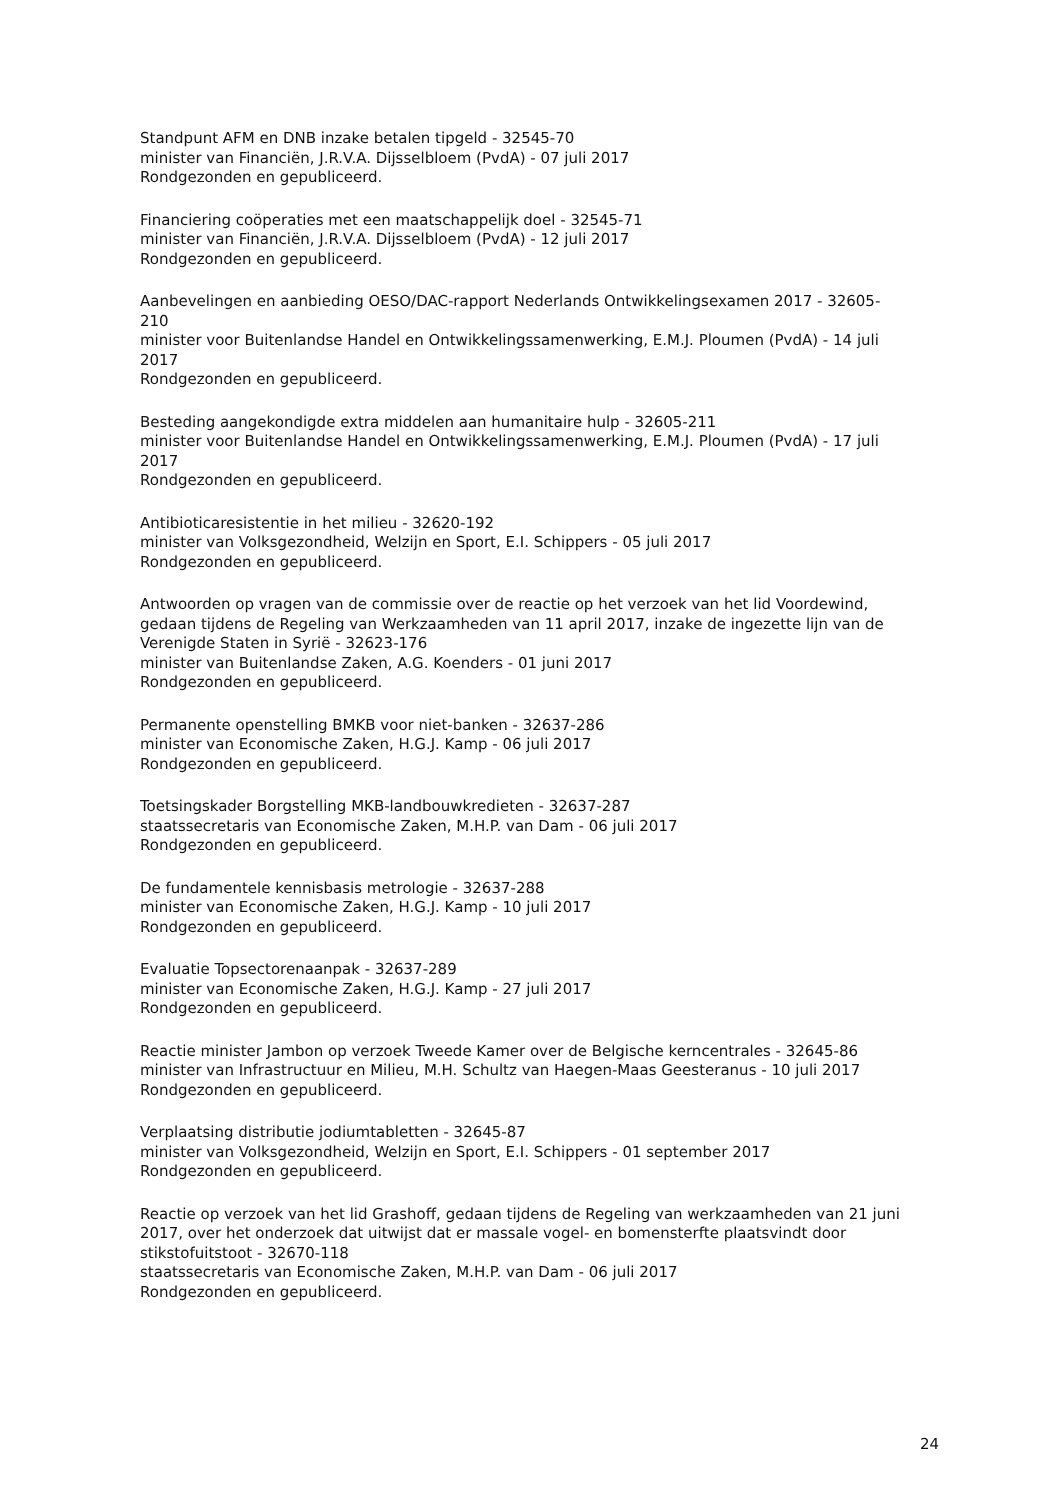Standpunt AFM en DNB inzake betalen tipgeld - 32545-70
minister van Financiën, J.R.V.A. Dijsselbloem (PvdA) - 07 juli 2017
Rondgezonden en gepubliceerd.
Financiering coöperaties met een maatschappelijk doel - 32545-71
minister van Financiën, J.R.V.A. Dijsselbloem (PvdA) - 12 juli 2017
Rondgezonden en gepubliceerd.
Aanbevelingen en aanbieding OESO/DAC-rapport Nederlands Ontwikkelingsexamen 2017 - 32605-210
minister voor Buitenlandse Handel en Ontwikkelingssamenwerking, E.M.J. Ploumen (PvdA) - 14 juli 2017
Rondgezonden en gepubliceerd.
Besteding aangekondigde extra middelen aan humanitaire hulp - 32605-211
minister voor Buitenlandse Handel en Ontwikkelingssamenwerking, E.M.J. Ploumen (PvdA) - 17 juli 2017
Rondgezonden en gepubliceerd.
Antibioticaresistentie in het milieu - 32620-192
minister van Volksgezondheid, Welzijn en Sport, E.I. Schippers - 05 juli 2017
Rondgezonden en gepubliceerd.
Antwoorden op vragen van de commissie over de reactie op het verzoek van het lid Voordewind, gedaan tijdens de Regeling van Werkzaamheden van 11 april 2017, inzake de ingezette lijn van de Verenigde Staten in Syrië - 32623-176
minister van Buitenlandse Zaken, A.G. Koenders - 01 juni 2017
Rondgezonden en gepubliceerd.
Permanente openstelling BMKB voor niet-banken - 32637-286
minister van Economische Zaken, H.G.J. Kamp - 06 juli 2017
Rondgezonden en gepubliceerd.
Toetsingskader Borgstelling MKB-landbouwkredieten - 32637-287
staatssecretaris van Economische Zaken, M.H.P. van Dam - 06 juli 2017
Rondgezonden en gepubliceerd.
De fundamentele kennisbasis metrologie - 32637-288
minister van Economische Zaken, H.G.J. Kamp - 10 juli 2017
Rondgezonden en gepubliceerd.
Evaluatie Topsectorenaanpak - 32637-289
minister van Economische Zaken, H.G.J. Kamp - 27 juli 2017
Rondgezonden en gepubliceerd.
Reactie minister Jambon op verzoek Tweede Kamer over de Belgische kerncentrales - 32645-86
minister van Infrastructuur en Milieu, M.H. Schultz van Haegen-Maas Geesteranus - 10 juli 2017
Rondgezonden en gepubliceerd.
Verplaatsing distributie jodiumtabletten - 32645-87
minister van Volksgezondheid, Welzijn en Sport, E.I. Schippers - 01 september 2017
Rondgezonden en gepubliceerd.
Reactie op verzoek van het lid Grashoff, gedaan tijdens de Regeling van werkzaamheden van 21 juni 2017, over het onderzoek dat uitwijst dat er massale vogel- en bomensterfte plaatsvindt door stikstofuitstoot - 32670-118
staatssecretaris van Economische Zaken, M.H.P. van Dam - 06 juli 2017
Rondgezonden en gepubliceerd.
24